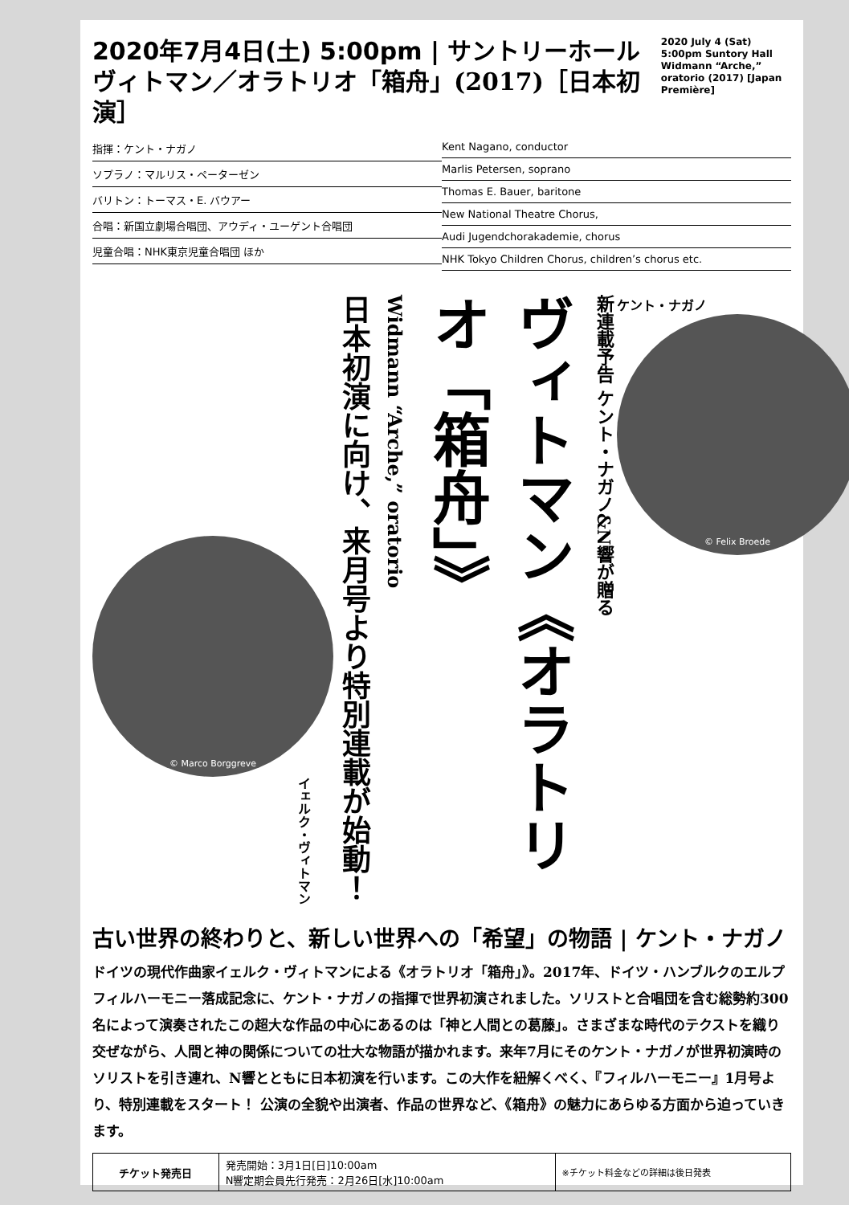2020年7月4日(土) 5:00pm | サントリーホール
ヴィトマン／オラトリオ「箱舟」(2017)［日本初演］
2020 July 4 (Sat) 5:00pm Suntory Hall Widmann “Arche,” oratorio (2017) [Japan Première]
指揮：ケント・ナガノ
ソプラノ：マルリス・ペーターゼン
バリトン：トーマス・E. バウアー
合唱：新国立劇場合唱団、アウディ・ユーゲント合唱団
児童合唱：NHK東京児童合唱団 ほか
Kent Nagano, conductor
Marlis Petersen, soprano
Thomas E. Bauer, baritone
New National Theatre Chorus,
Audi Jugendchorakademie, chorus
NHK Tokyo Children Chorus, children’s chorus etc.
© Marco Borggreve
イェルク・ヴィトマン
新連載予告 ケント・ナガノ&N響が贈る
ヴィトマン《オラトリオ「箱舟」》
Widmann “Arche,” oratorio
日本初演に向け、来月号より特別連載が始動！
ケント・ナガノ
© Felix Broede
古い世界の終わりと、新しい世界への「希望」の物語 | ケント・ナガノ
ドイツの現代作曲家イェルク・ヴィトマンによる《オラトリオ「箱舟」》。2017年、ドイツ・ハンブルクのエルプフィルハーモニー落成記念に、ケント・ナガノの指揮で世界初演されました。ソリストと合唱団を含む総勢約300名によって演奏されたこの超大な作品の中心にあるのは「神と人間との葛藤」。さまざまな時代のテクストを織り交ぜながら、人間と神の関係についての壮大な物語が描かれます。来年7月にそのケント・ナガノが世界初演時のソリストを引き連れ、N響とともに日本初演を行います。この大作を紐解くべく、『フィルハーモニー』1月号より、特別連載をスタート！ 公演の全貌や出演者、作品の世界など、《箱舟》の魅力にあらゆる方面から迫っていきます。
| チケット発売日 | 発売開始：3月1日[日]10:00am N響定期会員先行発売：2月26日[水]10:00am | ※チケット料金などの詳細は後日発表 |